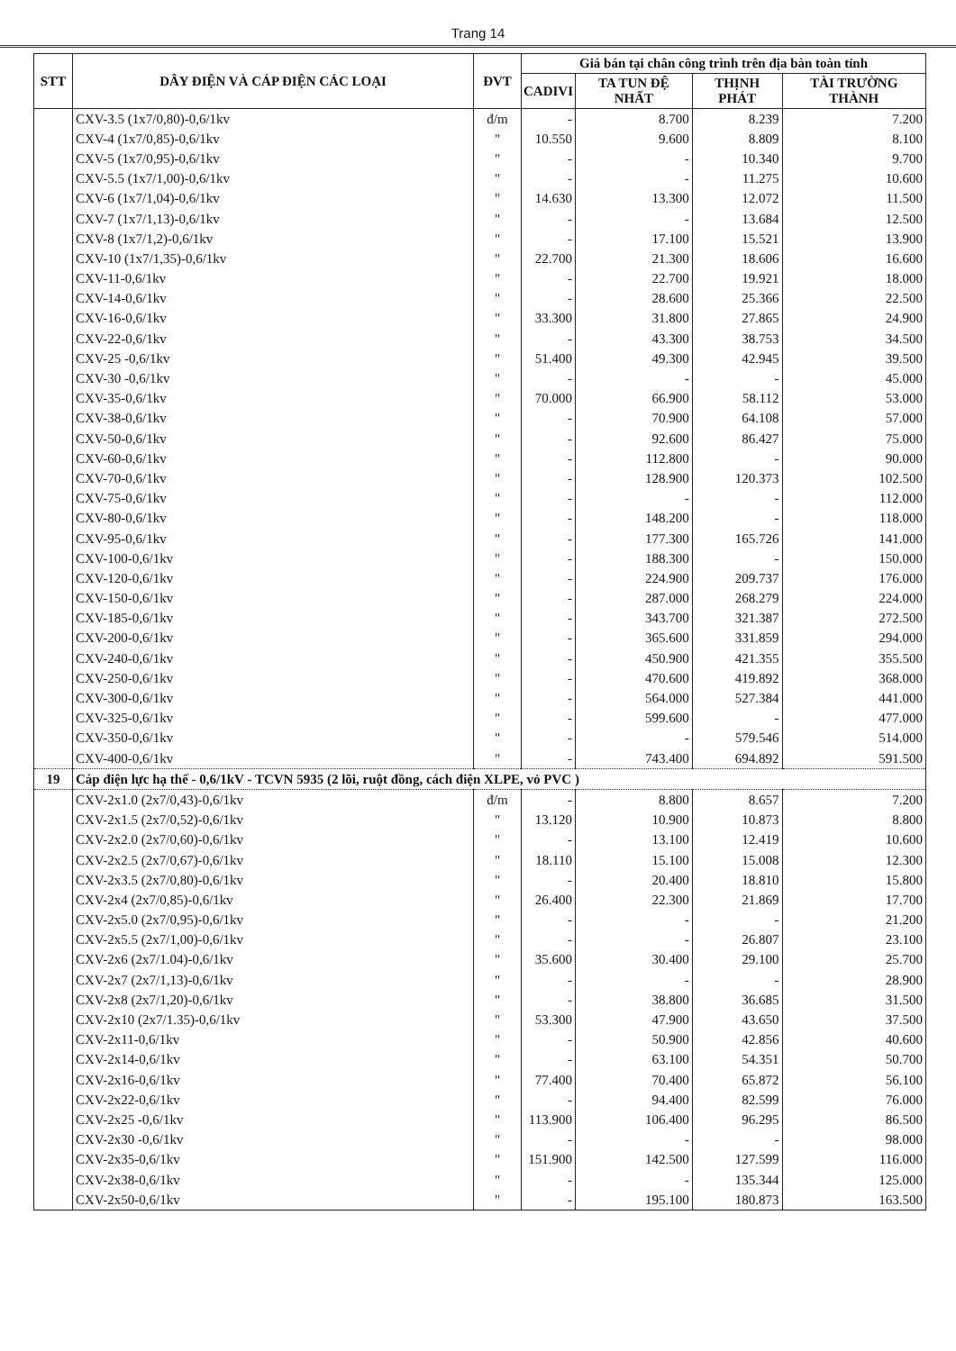Trang 14
| STT | DÂY ĐIỆN VÀ CÁP ĐIỆN CÁC LOẠI | ĐVT | Giá bán tại chân công trình trên địa bàn toàn tỉnh | | | |
| --- | --- | --- | --- | --- | --- | --- |
| | | | CADIVI | TA TUN ĐỆ NHẤT | THỊNH PHÁT | TÀI TRƯỜNG THÀNH |
| | CXV-3.5 (1x7/0,80)-0,6/1kv | đ/m | - | 8.700 | 8.239 | 7.200 |
| | CXV-4 (1x7/0,85)-0,6/1kv | " | 10.550 | 9.600 | 8.809 | 8.100 |
| | CXV-5 (1x7/0,95)-0,6/1kv | " | - | - | 10.340 | 9.700 |
| | CXV-5.5 (1x7/1,00)-0,6/1kv | " | - | - | 11.275 | 10.600 |
| | CXV-6 (1x7/1,04)-0,6/1kv | " | 14.630 | 13.300 | 12.072 | 11.500 |
| | CXV-7 (1x7/1,13)-0,6/1kv | " | - | - | 13.684 | 12.500 |
| | CXV-8 (1x7/1,2)-0,6/1kv | " | - | 17.100 | 15.521 | 13.900 |
| | CXV-10 (1x7/1,35)-0,6/1kv | " | 22.700 | 21.300 | 18.606 | 16.600 |
| | CXV-11-0,6/1kv | " | - | 22.700 | 19.921 | 18.000 |
| | CXV-14-0,6/1kv | " | - | 28.600 | 25.366 | 22.500 |
| | CXV-16-0,6/1kv | " | 33.300 | 31.800 | 27.865 | 24.900 |
| | CXV-22-0,6/1kv | " | - | 43.300 | 38.753 | 34.500 |
| | CXV-25 -0,6/1kv | " | 51.400 | 49.300 | 42.945 | 39.500 |
| | CXV-30 -0,6/1kv | " | - | - | - | 45.000 |
| | CXV-35-0,6/1kv | " | 70.000 | 66.900 | 58.112 | 53.000 |
| | CXV-38-0,6/1kv | " | - | 70.900 | 64.108 | 57.000 |
| | CXV-50-0,6/1kv | " | - | 92.600 | 86.427 | 75.000 |
| | CXV-60-0,6/1kv | " | - | 112.800 | - | 90.000 |
| | CXV-70-0,6/1kv | " | - | 128.900 | 120.373 | 102.500 |
| | CXV-75-0,6/1kv | " | - | - | - | 112.000 |
| | CXV-80-0,6/1kv | " | - | 148.200 | - | 118.000 |
| | CXV-95-0,6/1kv | " | - | 177.300 | 165.726 | 141.000 |
| | CXV-100-0,6/1kv | " | - | 188.300 | - | 150.000 |
| | CXV-120-0,6/1kv | " | - | 224.900 | 209.737 | 176.000 |
| | CXV-150-0,6/1kv | " | - | 287.000 | 268.279 | 224.000 |
| | CXV-185-0,6/1kv | " | - | 343.700 | 321.387 | 272.500 |
| | CXV-200-0,6/1kv | " | - | 365.600 | 331.859 | 294.000 |
| | CXV-240-0,6/1kv | " | - | 450.900 | 421.355 | 355.500 |
| | CXV-250-0,6/1kv | " | - | 470.600 | 419.892 | 368.000 |
| | CXV-300-0,6/1kv | " | - | 564.000 | 527.384 | 441.000 |
| | CXV-325-0,6/1kv | " | - | 599.600 | - | 477.000 |
| | CXV-350-0,6/1kv | " | - | - | 579.546 | 514.000 |
| | CXV-400-0,6/1kv | " | - | 743.400 | 694.892 | 591.500 |
| 19 | Cáp điện lực hạ thế - 0,6/1kV - TCVN 5935 (2 lõi, ruột đồng, cách điện XLPE, vỏ PVC ) | | | | | |
| | CXV-2x1.0 (2x7/0,43)-0,6/1kv | đ/m | - | 8.800 | 8.657 | 7.200 |
| | CXV-2x1.5 (2x7/0,52)-0,6/1kv | " | 13.120 | 10.900 | 10.873 | 8.800 |
| | CXV-2x2.0 (2x7/0,60)-0,6/1kv | " | - | 13.100 | 12.419 | 10.600 |
| | CXV-2x2.5 (2x7/0,67)-0,6/1kv | " | 18.110 | 15.100 | 15.008 | 12.300 |
| | CXV-2x3.5 (2x7/0,80)-0,6/1kv | " | - | 20.400 | 18.810 | 15.800 |
| | CXV-2x4 (2x7/0,85)-0,6/1kv | " | 26.400 | 22.300 | 21.869 | 17.700 |
| | CXV-2x5.0 (2x7/0,95)-0,6/1kv | " | - | - | - | 21.200 |
| | CXV-2x5.5 (2x7/1,00)-0,6/1kv | " | - | - | 26.807 | 23.100 |
| | CXV-2x6 (2x7/1.04)-0,6/1kv | " | 35.600 | 30.400 | 29.100 | 25.700 |
| | CXV-2x7 (2x7/1,13)-0,6/1kv | " | - | - | - | 28.900 |
| | CXV-2x8 (2x7/1,20)-0,6/1kv | " | - | 38.800 | 36.685 | 31.500 |
| | CXV-2x10 (2x7/1.35)-0,6/1kv | " | 53.300 | 47.900 | 43.650 | 37.500 |
| | CXV-2x11-0,6/1kv | " | - | 50.900 | 42.856 | 40.600 |
| | CXV-2x14-0,6/1kv | " | - | 63.100 | 54.351 | 50.700 |
| | CXV-2x16-0,6/1kv | " | 77.400 | 70.400 | 65.872 | 56.100 |
| | CXV-2x22-0,6/1kv | " | - | 94.400 | 82.599 | 76.000 |
| | CXV-2x25 -0,6/1kv | " | 113.900 | 106.400 | 96.295 | 86.500 |
| | CXV-2x30 -0,6/1kv | " | - | - | - | 98.000 |
| | CXV-2x35-0,6/1kv | " | 151.900 | 142.500 | 127.599 | 116.000 |
| | CXV-2x38-0,6/1kv | " | - | - | 135.344 | 125.000 |
| | CXV-2x50-0,6/1kv | " | - | 195.100 | 180.873 | 163.500 |